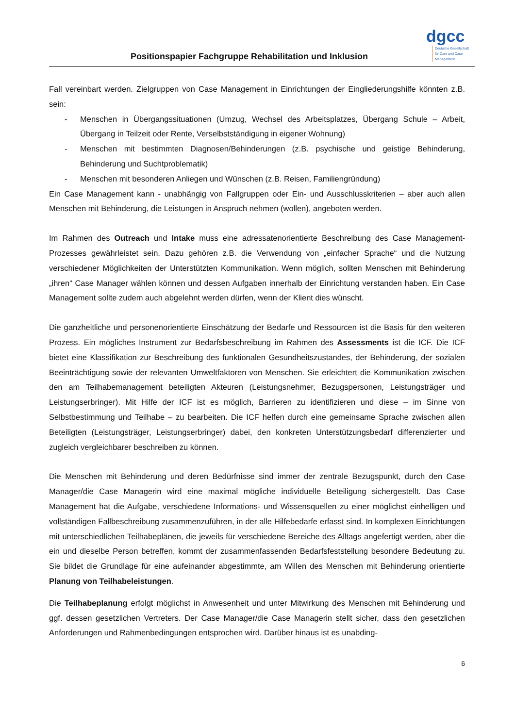Positionspapier Fachgruppe Rehabilitation und Inklusion
dgcc
Deutsche Gesellschaft
für Care und Case
Management
Fall vereinbart werden. Zielgruppen von Case Management in Einrichtungen der Eingliederungshilfe könnten z.B. sein:
- Menschen in Übergangssituationen (Umzug, Wechsel des Arbeitsplatzes, Übergang Schule – Arbeit, Übergang in Teilzeit oder Rente, Verselbstständigung in eigener Wohnung)
- Menschen mit bestimmten Diagnosen/Behinderungen (z.B. psychische und geistige Behinderung, Behinderung und Suchtproblematik)
- Menschen mit besonderen Anliegen und Wünschen (z.B. Reisen, Familiengründung)
Ein Case Management kann - unabhängig von Fallgruppen oder Ein- und Ausschlusskriterien – aber auch allen Menschen mit Behinderung, die Leistungen in Anspruch nehmen (wollen), angeboten werden.
Im Rahmen des Outreach und Intake muss eine adressatenorientierte Beschreibung des Case Management-Prozesses gewährleistet sein. Dazu gehören z.B. die Verwendung von „einfacher Sprache“ und die Nutzung verschiedener Möglichkeiten der Unterstützten Kommunikation. Wenn möglich, sollten Menschen mit Behinderung „ihren“ Case Manager wählen können und dessen Aufgaben innerhalb der Einrichtung verstanden haben. Ein Case Management sollte zudem auch abgelehnt werden dürfen, wenn der Klient dies wünscht.
Die ganzheitliche und personenorientierte Einschätzung der Bedarfe und Ressourcen ist die Basis für den weiteren Prozess. Ein mögliches Instrument zur Bedarfsbeschreibung im Rahmen des Assessments ist die ICF. Die ICF bietet eine Klassifikation zur Beschreibung des funktionalen Gesundheitszustandes, der Behinderung, der sozialen Beeinträchtigung sowie der relevanten Umweltfaktoren von Menschen. Sie erleichtert die Kommunikation zwischen den am Teilhabemanagement beteiligten Akteuren (Leistungsnehmer, Bezugspersonen, Leistungsträger und Leistungserbringer). Mit Hilfe der ICF ist es möglich, Barrieren zu identifizieren und diese – im Sinne von Selbstbestimmung und Teilhabe – zu bearbeiten. Die ICF helfen durch eine gemeinsame Sprache zwischen allen Beteiligten (Leistungsträger, Leistungserbringer) dabei, den konkreten Unterstützungsbedarf differenzierter und zugleich vergleichbarer beschreiben zu können.
Die Menschen mit Behinderung und deren Bedürfnisse sind immer der zentrale Bezugspunkt, durch den Case Manager/die Case Managerin wird eine maximal mögliche individuelle Beteiligung sichergestellt. Das Case Management hat die Aufgabe, verschiedene Informations- und Wissensquellen zu einer möglichst einhelligen und vollständigen Fallbeschreibung zusammenzuführen, in der alle Hilfebedarfe erfasst sind. In komplexen Einrichtungen mit unterschiedlichen Teilhabeplänen, die jeweils für verschiedene Bereiche des Alltags angefertigt werden, aber die ein und dieselbe Person betreffen, kommt der zusammenfassenden Bedarfsfeststellung besondere Bedeutung zu. Sie bildet die Grundlage für eine aufeinander abgestimmte, am Willen des Menschen mit Behinderung orientierte Planung von Teilhabeleistungen.
Die Teilhabeplanung erfolgt möglichst in Anwesenheit und unter Mitwirkung des Menschen mit Behinderung und ggf. dessen gesetzlichen Vertreters. Der Case Manager/die Case Managerin stellt sicher, dass den gesetzlichen Anforderungen und Rahmenbedingungen entsprochen wird. Darüber hinaus ist es unabding-
6